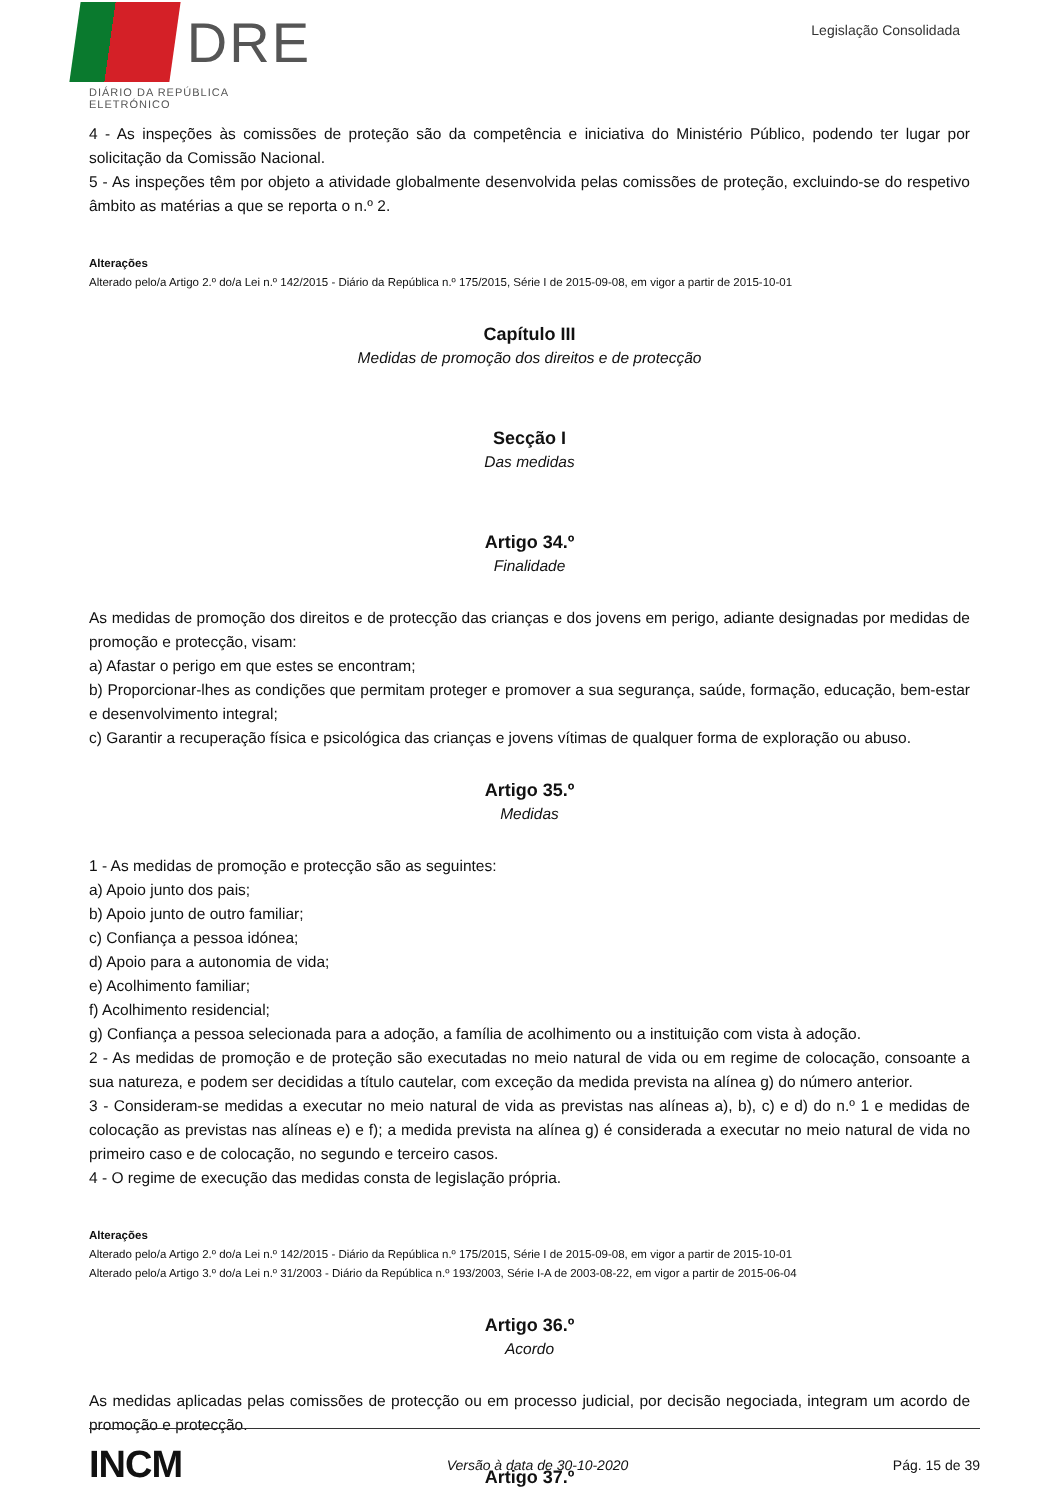DRE
DIÁRIO DA REPÚBLICA ELETRÓNICO
Legislação Consolidada
4 - As inspeções às comissões de proteção são da competência e iniciativa do Ministério Público, podendo ter lugar por solicitação da Comissão Nacional.
5 - As inspeções têm por objeto a atividade globalmente desenvolvida pelas comissões de proteção, excluindo-se do respetivo âmbito as matérias a que se reporta o n.º 2.
Alterações
Alterado pelo/a Artigo 2.º do/a Lei n.º 142/2015 - Diário da República n.º 175/2015, Série I de 2015-09-08, em vigor a partir de 2015-10-01
Capítulo III
Medidas de promoção dos direitos e de protecção
Secção I
Das medidas
Artigo 34.º
Finalidade
As medidas de promoção dos direitos e de protecção das crianças e dos jovens em perigo, adiante designadas por medidas de promoção e protecção, visam:
a) Afastar o perigo em que estes se encontram;
b) Proporcionar-lhes as condições que permitam proteger e promover a sua segurança, saúde, formação, educação, bem-estar e desenvolvimento integral;
c) Garantir a recuperação física e psicológica das crianças e jovens vítimas de qualquer forma de exploração ou abuso.
Artigo 35.º
Medidas
1 - As medidas de promoção e protecção são as seguintes:
a) Apoio junto dos pais;
b) Apoio junto de outro familiar;
c) Confiança a pessoa idónea;
d) Apoio para a autonomia de vida;
e) Acolhimento familiar;
f) Acolhimento residencial;
g) Confiança a pessoa selecionada para a adoção, a família de acolhimento ou a instituição com vista à adoção.
2 - As medidas de promoção e de proteção são executadas no meio natural de vida ou em regime de colocação, consoante a sua natureza, e podem ser decididas a título cautelar, com exceção da medida prevista na alínea g) do número anterior.
3 - Consideram-se medidas a executar no meio natural de vida as previstas nas alíneas a), b), c) e d) do n.º 1 e medidas de colocação as previstas nas alíneas e) e f); a medida prevista na alínea g) é considerada a executar no meio natural de vida no primeiro caso e de colocação, no segundo e terceiro casos.
4 - O regime de execução das medidas consta de legislação própria.
Alterações
Alterado pelo/a Artigo 2.º do/a Lei n.º 142/2015 - Diário da República n.º 175/2015, Série I de 2015-09-08, em vigor a partir de 2015-10-01
Alterado pelo/a Artigo 3.º do/a Lei n.º 31/2003 - Diário da República n.º 193/2003, Série I-A de 2003-08-22, em vigor a partir de 2015-06-04
Artigo 36.º
Acordo
As medidas aplicadas pelas comissões de protecção ou em processo judicial, por decisão negociada, integram um acordo de promoção e protecção.
Artigo 37.º
INCM Versão à data de 30-10-2020 Pág. 15 de 39